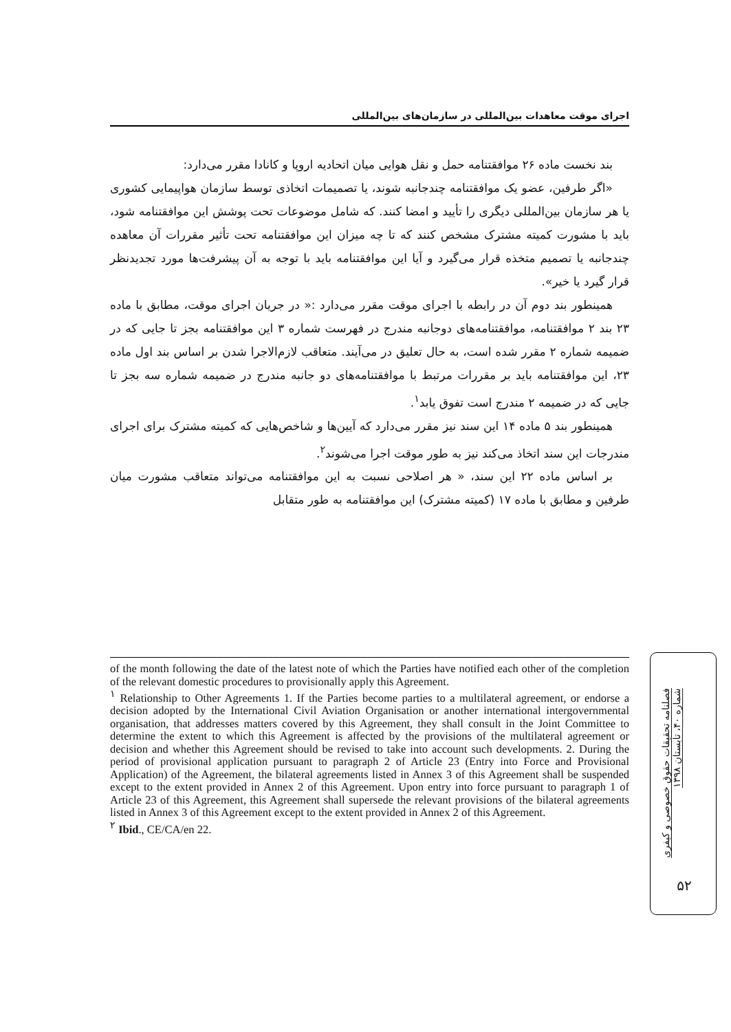اجرای موقت معاهدات بین‌المللی در سازمان‌های بین‌المللی
بند نخست ماده ۲۶ موافقتنامه حمل و نقل هوایی میان اتحادیه اروپا و کانادا مقرر می‌دارد:
«اگر طرفین، عضو یک موافقتنامه چندجانبه شوند، یا تصمیمات اتخاذی توسط سازمان هواپیمایی کشوری یا هر سازمان بین‌المللی دیگری را تأیید و امضا کنند. که شامل موضوعات تحت پوشش این موافقتنامه شود، باید با مشورت کمیته مشترک مشخص کنند که تا چه میزان این موافقتنامه تحت تأثیر مقررات آن معاهده چندجانبه یا تصمیم متخذه قرار می‌گیرد و آیا این موافقتنامه باید با توجه به آن پیشرفت‌ها مورد تجدیدنظر قرار گیرد یا خیر».
همینطور بند دوم آن در رابطه با اجرای موقت مقرر می‌دارد :« در جریان اجرای موقت، مطابق با ماده ۲۳ بند ۲ موافقتنامه، موافقتنامه‌های دوجانبه مندرج در فهرست شماره ۳ این موافقتنامه بجز تا جایی که در ضمیمه شماره ۲ مقرر شده است، به حال تعلیق در می‌آیند. متعاقب لازم‌الاجرا شدن بر اساس بند اول ماده ۲۳، این موافقتنامه باید بر مقررات مرتبط با موافقتنامه‌های دو جانبه مندرج در ضمیمه شماره سه بجز تا جایی که در ضمیمه ۲ مندرج است تفوق یابد<sup>۱</sup>.
همینطور بند ۵ ماده ۱۴ این سند نیز مقرر می‌دارد که آیین‌ها و شاخص‌هایی که کمیته مشترک برای اجرای مندرجات این سند اتخاذ می‌کند نیز به طور موقت اجرا می‌شوند<sup>۲</sup>.
بر اساس ماده ۲۲ این سند، « هر اصلاحی نسبت به این موافقتنامه می‌تواند متعاقب مشورت میان طرفین و مطابق با ماده ۱۷ (کمیته مشترک) این موافقتنامه به طور متقابل
of the month following the date of the latest note of which the Parties have notified each other of the completion of the relevant domestic procedures to provisionally apply this Agreement.
<sup>۱</sup> Relationship to Other Agreements 1. If the Parties become parties to a multilateral agreement, or endorse a decision adopted by the International Civil Aviation Organisation or another international intergovernmental organisation, that addresses matters covered by this Agreement, they shall consult in the Joint Committee to determine the extent to which this Agreement is affected by the provisions of the multilateral agreement or decision and whether this Agreement should be revised to take into account such developments. 2. During the period of provisional application pursuant to paragraph 2 of Article 23 (Entry into Force and Provisional Application) of the Agreement, the bilateral agreements listed in Annex 3 of this Agreement shall be suspended except to the extent provided in Annex 2 of this Agreement. Upon entry into force pursuant to paragraph 1 of Article 23 of this Agreement, this Agreement shall supersede the relevant provisions of the bilateral agreements listed in Annex 3 of this Agreement except to the extent provided in Annex 2 of this Agreement.
<sup>۲</sup> Ibid., CE/CA/en 22.
فصلنامه تحقیقات حقوق خصوصی و کیفری
شماره ۴۰، تابستان ۱۳۹۸
۵۲